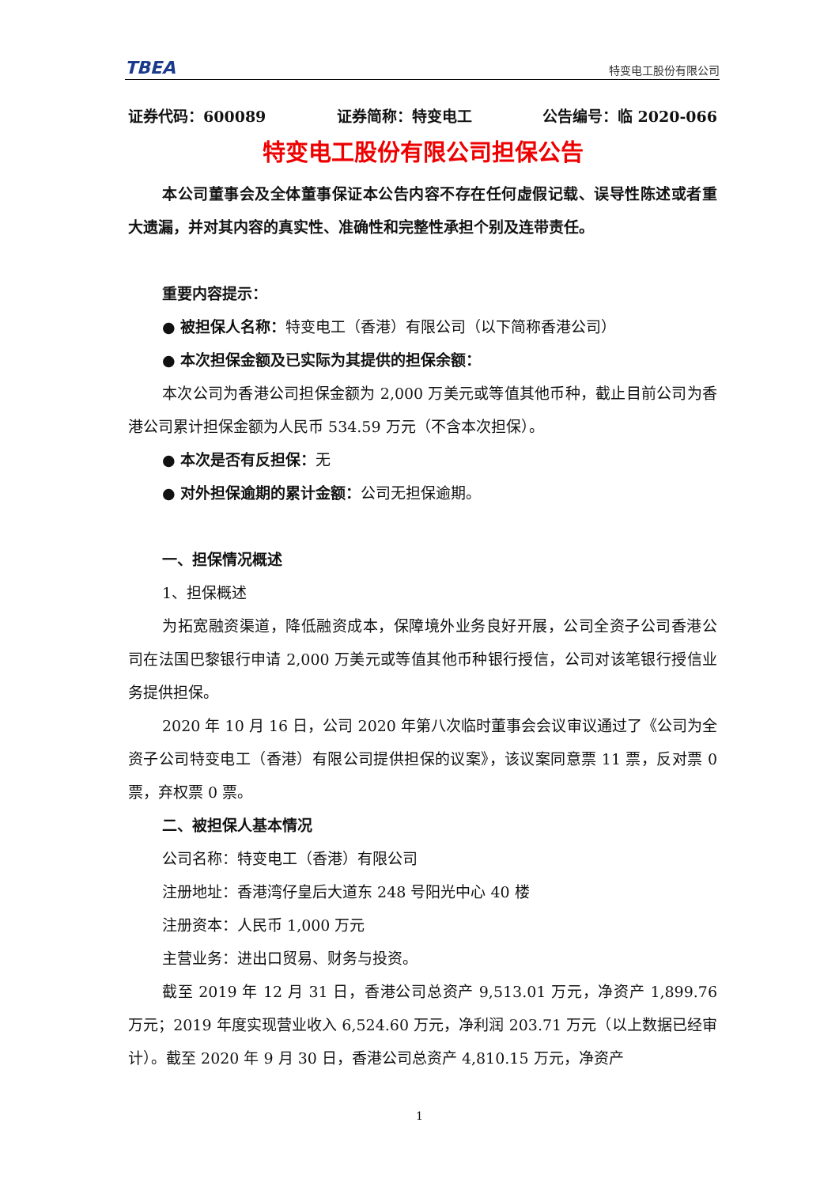TBEA 特变电工股份有限公司
证券代码：600089 证券简称：特变电工 公告编号：临 2020-066
特变电工股份有限公司担保公告
本公司董事会及全体董事保证本公告内容不存在任何虚假记载、误导性陈述或者重大遗漏，并对其内容的真实性、准确性和完整性承担个别及连带责任。
重要内容提示：
● 被担保人名称：特变电工（香港）有限公司（以下简称香港公司）
● 本次担保金额及已实际为其提供的担保余额：
本次公司为香港公司担保金额为 2,000 万美元或等值其他币种，截止目前公司为香港公司累计担保金额为人民币 534.59 万元（不含本次担保）。
● 本次是否有反担保：无
● 对外担保逾期的累计金额：公司无担保逾期。
一、担保情况概述
1、担保概述
为拓宽融资渠道，降低融资成本，保障境外业务良好开展，公司全资子公司香港公司在法国巴黎银行申请 2,000 万美元或等值其他币种银行授信，公司对该笔银行授信业务提供担保。
2020 年 10 月 16 日，公司 2020 年第八次临时董事会会议审议通过了《公司为全资子公司特变电工（香港）有限公司提供担保的议案》，该议案同意票 11 票，反对票 0 票，弃权票 0 票。
二、被担保人基本情况
公司名称：特变电工（香港）有限公司
注册地址：香港湾仔皇后大道东 248 号阳光中心 40 楼
注册资本：人民币 1,000 万元
主营业务：进出口贸易、财务与投资。
截至 2019 年 12 月 31 日，香港公司总资产 9,513.01 万元，净资产 1,899.76 万元；2019 年度实现营业收入 6,524.60 万元，净利润 203.71 万元（以上数据已经审计）。截至 2020 年 9 月 30 日，香港公司总资产 4,810.15 万元，净资产
1